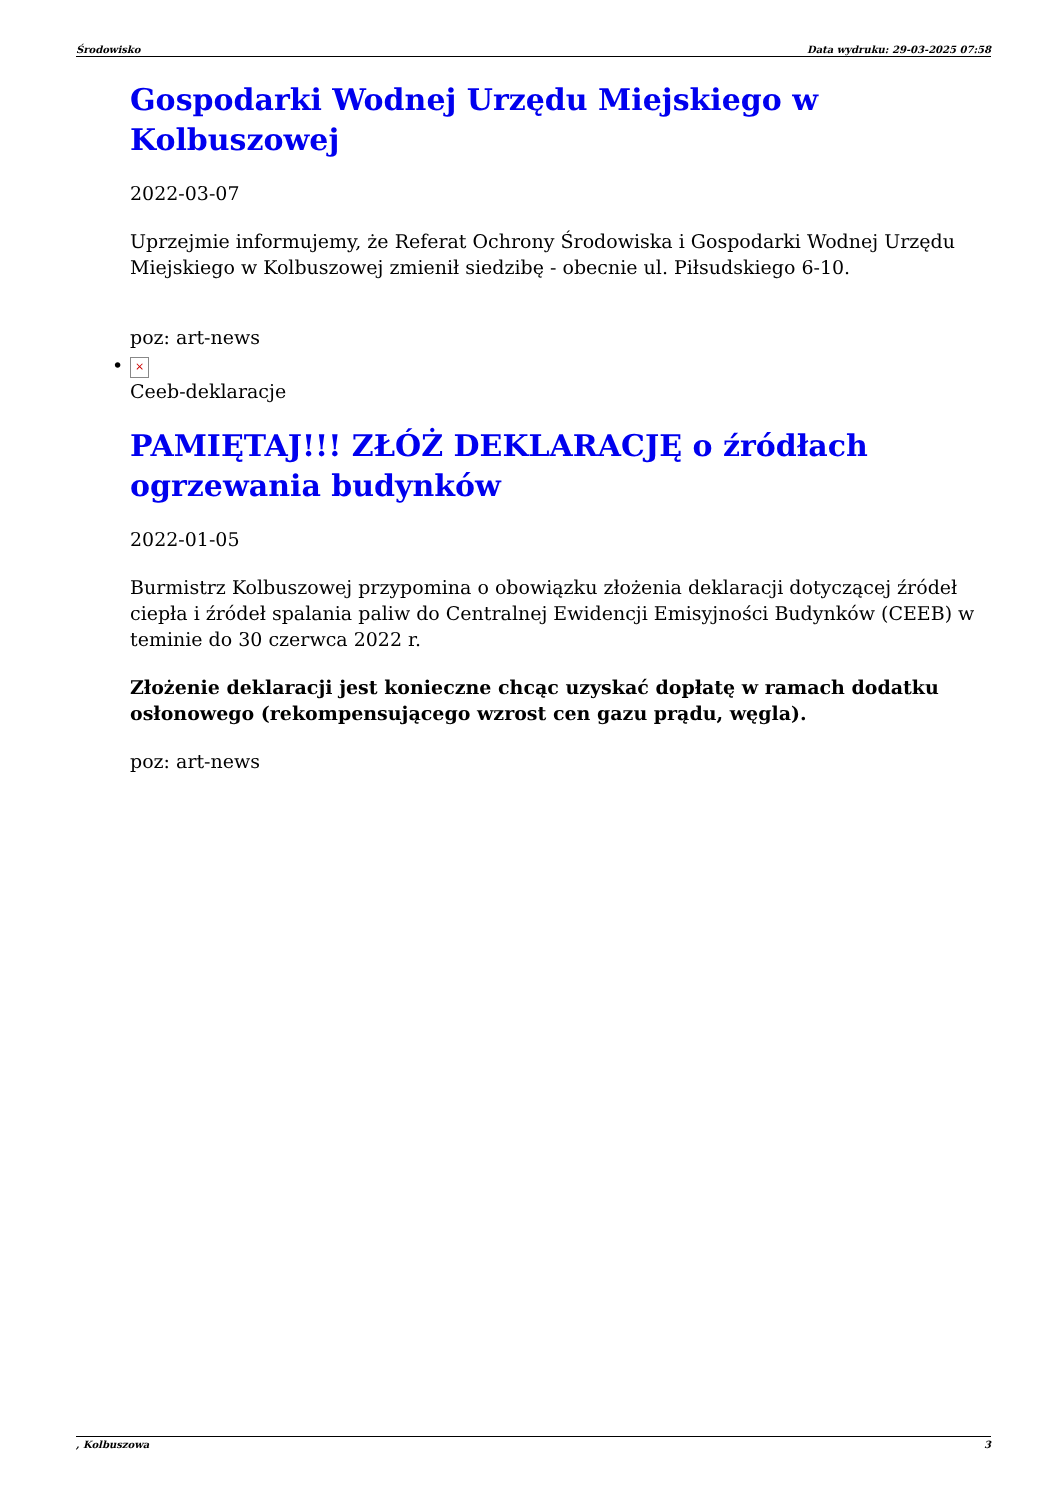Środowisko Data wydruku: 29-03-2025 07:58
Gospodarki Wodnej Urzędu Miejskiego w Kolbuszowej
2022-03-07
Uprzejmie informujemy, że Referat Ochrony Środowiska i Gospodarki Wodnej Urzędu Miejskiego w Kolbuszowej zmienił siedzibę - obecnie ul. Piłsudskiego 6-10.
poz: art-news
• ×
Ceeb-deklaracje
PAMIĘTAJ!!! ZŁÓŻ DEKLARACJĘ o źródłach ogrzewania budynków
2022-01-05
Burmistrz Kolbuszowej przypomina o obowiązku złożenia deklaracji dotyczącej źródeł ciepła i źródeł spalania paliw do Centralnej Ewidencji Emisyjności Budynków (CEEB) w teminie do 30 czerwca 2022 r.
Złożenie deklaracji jest konieczne chcąc uzyskać dopłatę w ramach dodatku osłonowego (rekompensującego wzrost cen gazu prądu, węgla).
poz: art-news
, Kolbuszowa 3